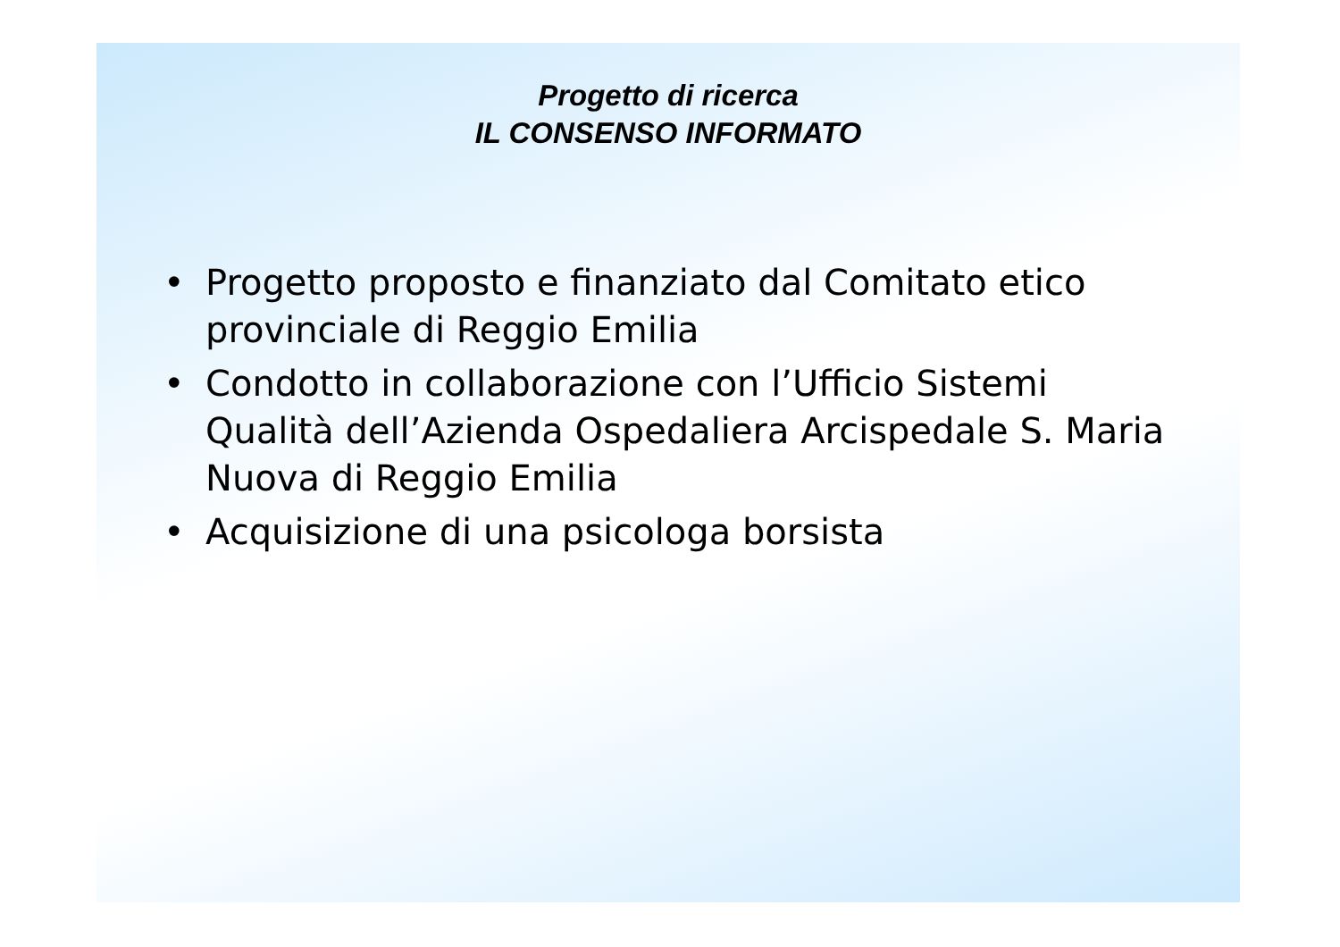Progetto di ricerca
IL CONSENSO INFORMATO
• Progetto proposto e finanziato dal Comitato etico provinciale di Reggio Emilia
• Condotto in collaborazione con l’Ufficio Sistemi Qualità dell’Azienda Ospedaliera Arcispedale S. Maria Nuova di Reggio Emilia
• Acquisizione di una psicologa borsista